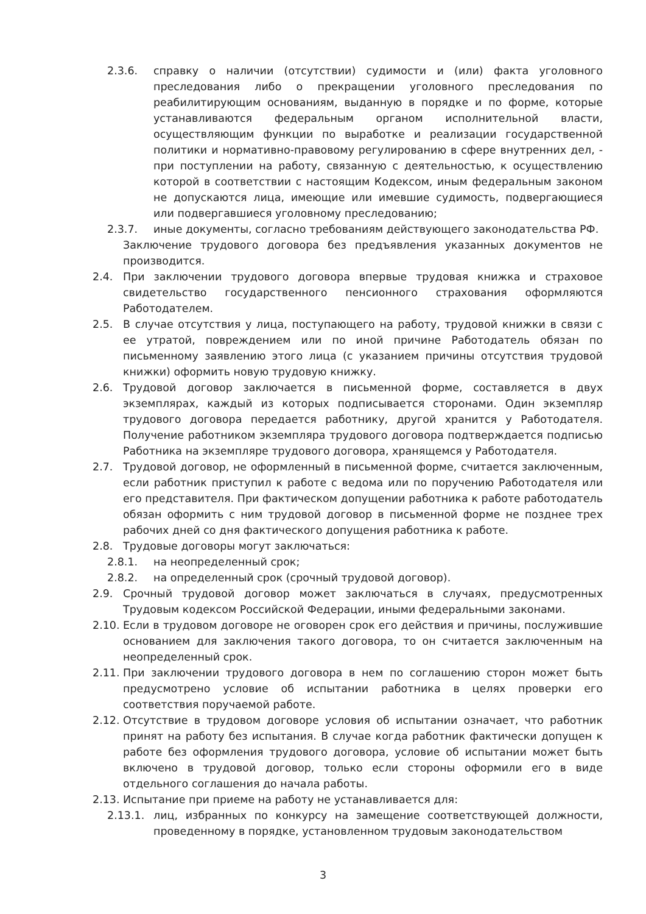2.3.6. справку о наличии (отсутствии) судимости и (или) факта уголовного преследования либо о прекращении уголовного преследования по реабилитирующим основаниям, выданную в порядке и по форме, которые устанавливаются федеральным органом исполнительной власти, осуществляющим функции по выработке и реализации государственной политики и нормативно-правовому регулированию в сфере внутренних дел, - при поступлении на работу, связанную с деятельностью, к осуществлению которой в соответствии с настоящим Кодексом, иным федеральным законом не допускаются лица, имеющие или имевшие судимость, подвергающиеся или подвергавшиеся уголовному преследованию;
2.3.7. иные документы, согласно требованиям действующего законодательства РФ.
Заключение трудового договора без предъявления указанных документов не производится.
2.4. При заключении трудового договора впервые трудовая книжка и страховое свидетельство государственного пенсионного страхования оформляются Работодателем.
2.5. В случае отсутствия у лица, поступающего на работу, трудовой книжки в связи с ее утратой, повреждением или по иной причине Работодатель обязан по письменному заявлению этого лица (с указанием причины отсутствия трудовой книжки) оформить новую трудовую книжку.
2.6. Трудовой договор заключается в письменной форме, составляется в двух экземплярах, каждый из которых подписывается сторонами. Один экземпляр трудового договора передается работнику, другой хранится у Работодателя. Получение работником экземпляра трудового договора подтверждается подписью Работника на экземпляре трудового договора, хранящемся у Работодателя.
2.7. Трудовой договор, не оформленный в письменной форме, считается заключенным, если работник приступил к работе с ведома или по поручению Работодателя или его представителя. При фактическом допущении работника к работе работодатель обязан оформить с ним трудовой договор в письменной форме не позднее трех рабочих дней со дня фактического допущения работника к работе.
2.8. Трудовые договоры могут заключаться:
2.8.1. на неопределенный срок;
2.8.2. на определенный срок (срочный трудовой договор).
2.9. Срочный трудовой договор может заключаться в случаях, предусмотренных Трудовым кодексом Российской Федерации, иными федеральными законами.
2.10. Если в трудовом договоре не оговорен срок его действия и причины, послужившие основанием для заключения такого договора, то он считается заключенным на неопределенный срок.
2.11. При заключении трудового договора в нем по соглашению сторон может быть предусмотрено условие об испытании работника в целях проверки его соответствия поручаемой работе.
2.12. Отсутствие в трудовом договоре условия об испытании означает, что работник принят на работу без испытания. В случае когда работник фактически допущен к работе без оформления трудового договора, условие об испытании может быть включено в трудовой договор, только если стороны оформили его в виде отдельного соглашения до начала работы.
2.13. Испытание при приеме на работу не устанавливается для:
2.13.1. лиц, избранных по конкурсу на замещение соответствующей должности, проведенному в порядке, установленном трудовым законодательством
3